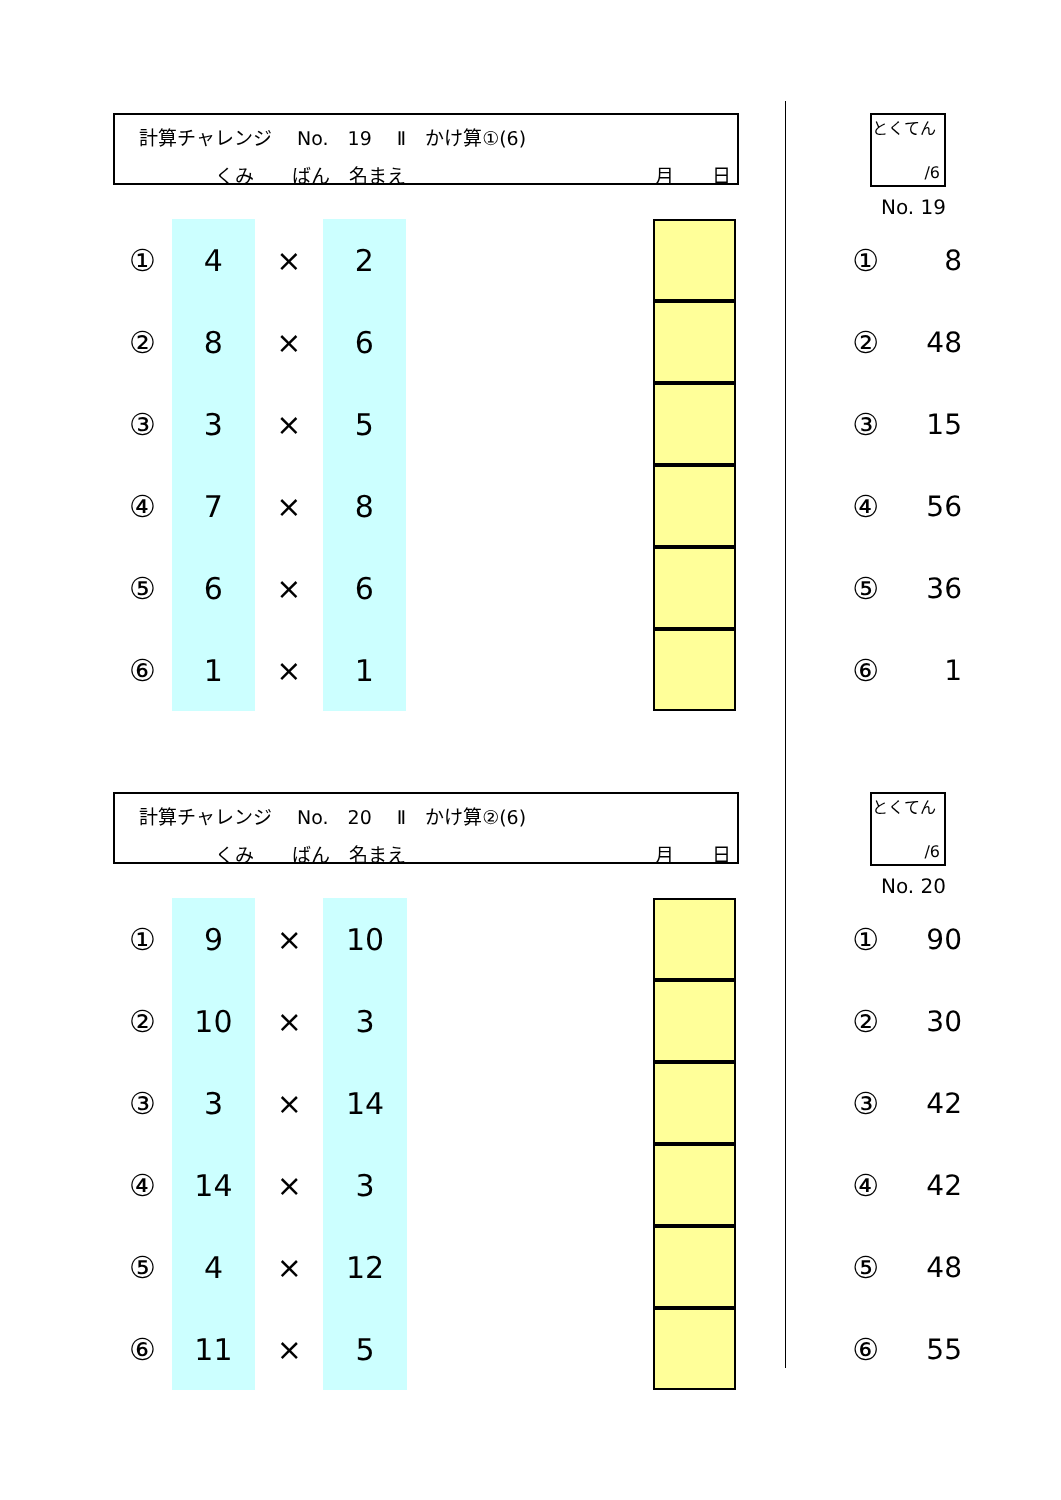計算チャレンジ　 No.　19　 Ⅱ　かけ算①(6)
　　　　くみ　　ばん　名まえ 月　　日
とくてん
/6
No. 19
| ① | 4 | × | 2 | | | | ① | 8 |
| ② | 8 | × | 6 | | | | ② | 48 |
| ③ | 3 | × | 5 | | | | ③ | 15 |
| ④ | 7 | × | 8 | | | | ④ | 56 |
| ⑤ | 6 | × | 6 | | | | ⑤ | 36 |
| ⑥ | 1 | × | 1 | | | | ⑥ | 1 |
計算チャレンジ　 No.　20　 Ⅱ　かけ算②(6)
　　　　くみ　　ばん　名まえ 月　　日
とくてん
/6
No. 20
| ① | 9 | × | 10 | | | | ① | 90 |
| ② | 10 | × | 3 | | | | ② | 30 |
| ③ | 3 | × | 14 | | | | ③ | 42 |
| ④ | 14 | × | 3 | | | | ④ | 42 |
| ⑤ | 4 | × | 12 | | | | ⑤ | 48 |
| ⑥ | 11 | × | 5 | | | | ⑥ | 55 |